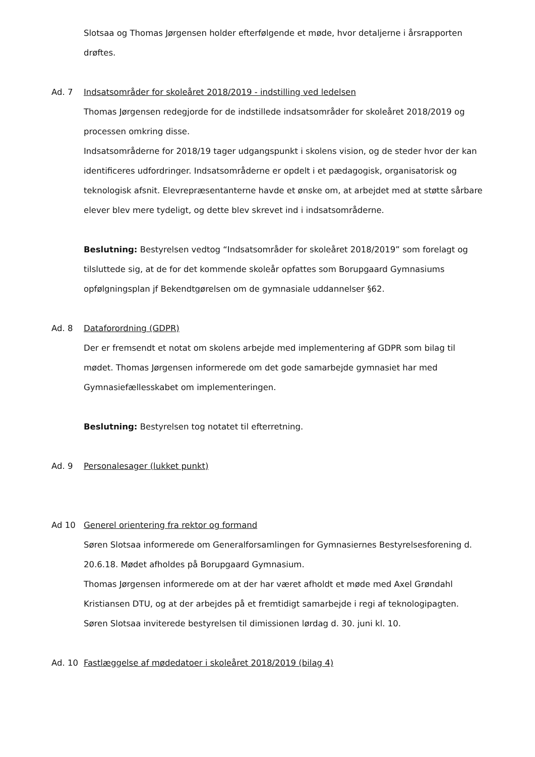Slotsaa og Thomas Jørgensen holder efterfølgende et møde, hvor detaljerne i årsrapporten drøftes.
Ad. 7 Indsatsområder for skoleåret 2018/2019 - indstilling ved ledelsen
Thomas Jørgensen redegjorde for de indstillede indsatsområder for skoleåret 2018/2019 og processen omkring disse.
Indsatsområderne for 2018/19 tager udgangspunkt i skolens vision, og de steder hvor der kan identificeres udfordringer. Indsatsområderne er opdelt i et pædagogisk, organisatorisk og teknologisk afsnit. Elevrepræsentanterne havde et ønske om, at arbejdet med at støtte sårbare elever blev mere tydeligt, og dette blev skrevet ind i indsatsområderne.
Beslutning: Bestyrelsen vedtog “Indsatsområder for skoleåret 2018/2019” som forelagt og tilsluttede sig, at de for det kommende skoleår opfattes som Borupgaard Gymnasiums opfølgningsplan jf Bekendtgørelsen om de gymnasiale uddannelser §62.
Ad. 8 Dataforordning (GDPR)
Der er fremsendt et notat om skolens arbejde med implementering af GDPR som bilag til mødet. Thomas Jørgensen informerede om det gode samarbejde gymnasiet har med Gymnasiefællesskabet om implementeringen.
Beslutning: Bestyrelsen tog notatet til efterretning.
Ad. 9 Personalesager (lukket punkt)
Ad 10 Generel orientering fra rektor og formand
Søren Slotsaa informerede om Generalforsamlingen for Gymnasiernes Bestyrelsesforening d. 20.6.18. Mødet afholdes på Borupgaard Gymnasium.
Thomas Jørgensen informerede om at der har været afholdt et møde med Axel Grøndahl Kristiansen DTU, og at der arbejdes på et fremtidigt samarbejde i regi af teknologipagten.
Søren Slotsaa inviterede bestyrelsen til dimissionen lørdag d. 30. juni kl. 10.
Ad. 10 Fastlæggelse af mødedatoer i skoleåret 2018/2019 (bilag 4)